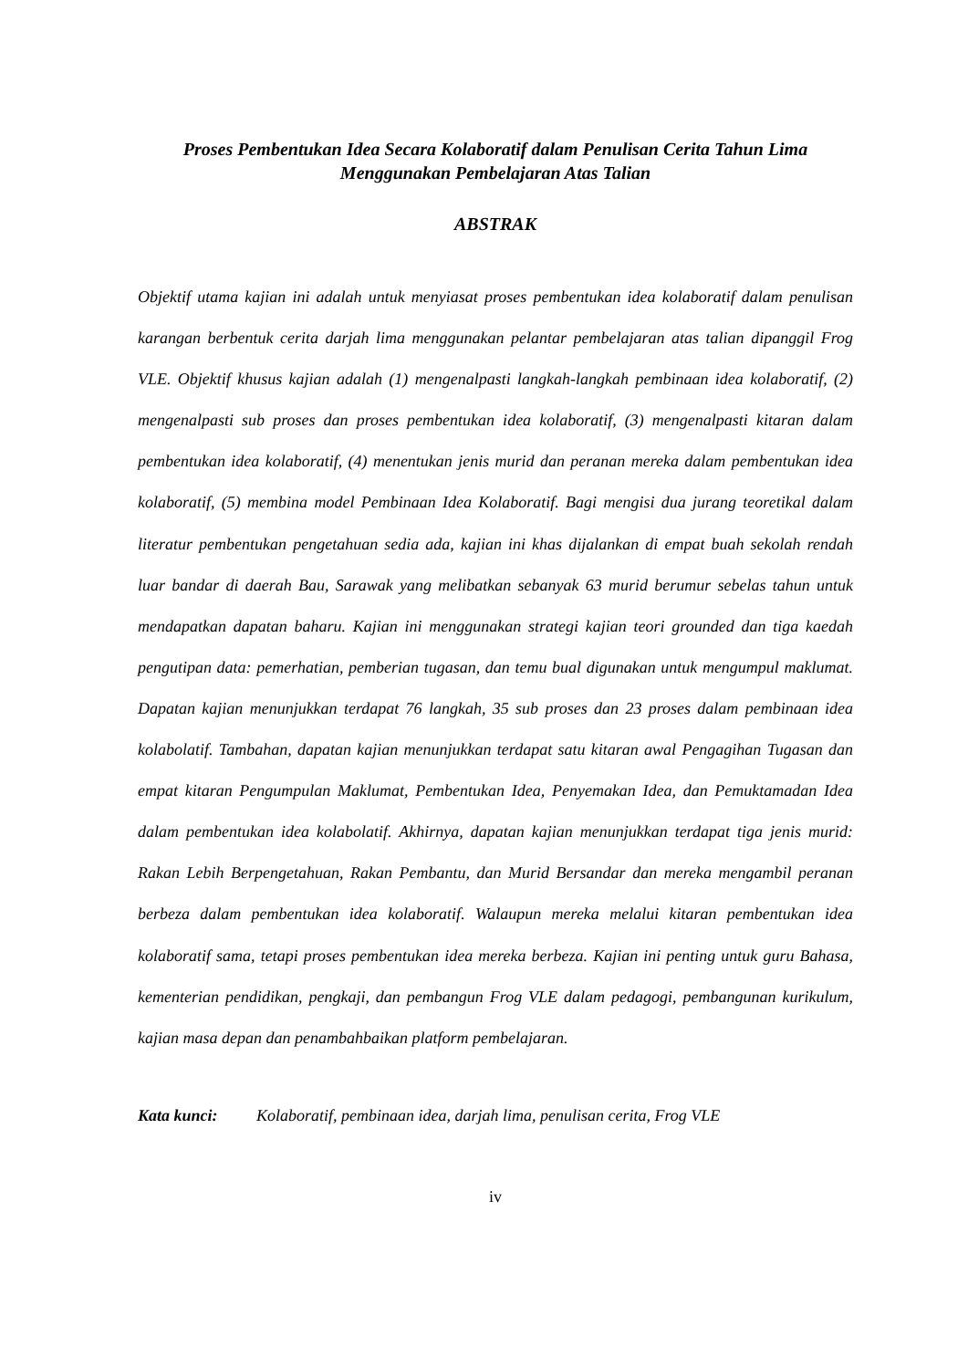Proses Pembentukan Idea Secara Kolaboratif dalam Penulisan Cerita Tahun Lima
Menggunakan Pembelajaran Atas Talian
ABSTRAK
Objektif utama kajian ini adalah untuk menyiasat proses pembentukan idea kolaboratif dalam penulisan karangan berbentuk cerita darjah lima menggunakan pelantar pembelajaran atas talian dipanggil Frog VLE. Objektif khusus kajian adalah (1) mengenalpasti langkah-langkah pembinaan idea kolaboratif, (2) mengenalpasti sub proses dan proses pembentukan idea kolaboratif, (3) mengenalpasti kitaran dalam pembentukan idea kolaboratif, (4) menentukan jenis murid dan peranan mereka dalam pembentukan idea kolaboratif, (5) membina model Pembinaan Idea Kolaboratif. Bagi mengisi dua jurang teoretikal dalam literatur pembentukan pengetahuan sedia ada, kajian ini khas dijalankan di empat buah sekolah rendah luar bandar di daerah Bau, Sarawak yang melibatkan sebanyak 63 murid berumur sebelas tahun untuk mendapatkan dapatan baharu. Kajian ini menggunakan strategi kajian teori grounded dan tiga kaedah pengutipan data: pemerhatian, pemberian tugasan, dan temu bual digunakan untuk mengumpul maklumat. Dapatan kajian menunjukkan terdapat 76 langkah, 35 sub proses dan 23 proses dalam pembinaan idea kolabolatif. Tambahan, dapatan kajian menunjukkan terdapat satu kitaran awal Pengagihan Tugasan dan empat kitaran Pengumpulan Maklumat, Pembentukan Idea, Penyemakan Idea, dan Pemuktamadan Idea dalam pembentukan idea kolabolatif. Akhirnya, dapatan kajian menunjukkan terdapat tiga jenis murid: Rakan Lebih Berpengetahuan, Rakan Pembantu, dan Murid Bersandar dan mereka mengambil peranan berbeza dalam pembentukan idea kolaboratif. Walaupun mereka melalui kitaran pembentukan idea kolaboratif sama, tetapi proses pembentukan idea mereka berbeza. Kajian ini penting untuk guru Bahasa, kementerian pendidikan, pengkaji, dan pembangun Frog VLE dalam pedagogi, pembangunan kurikulum, kajian masa depan dan penambahbaikan platform pembelajaran.
Kata kunci: Kolaboratif, pembinaan idea, darjah lima, penulisan cerita, Frog VLE
iv